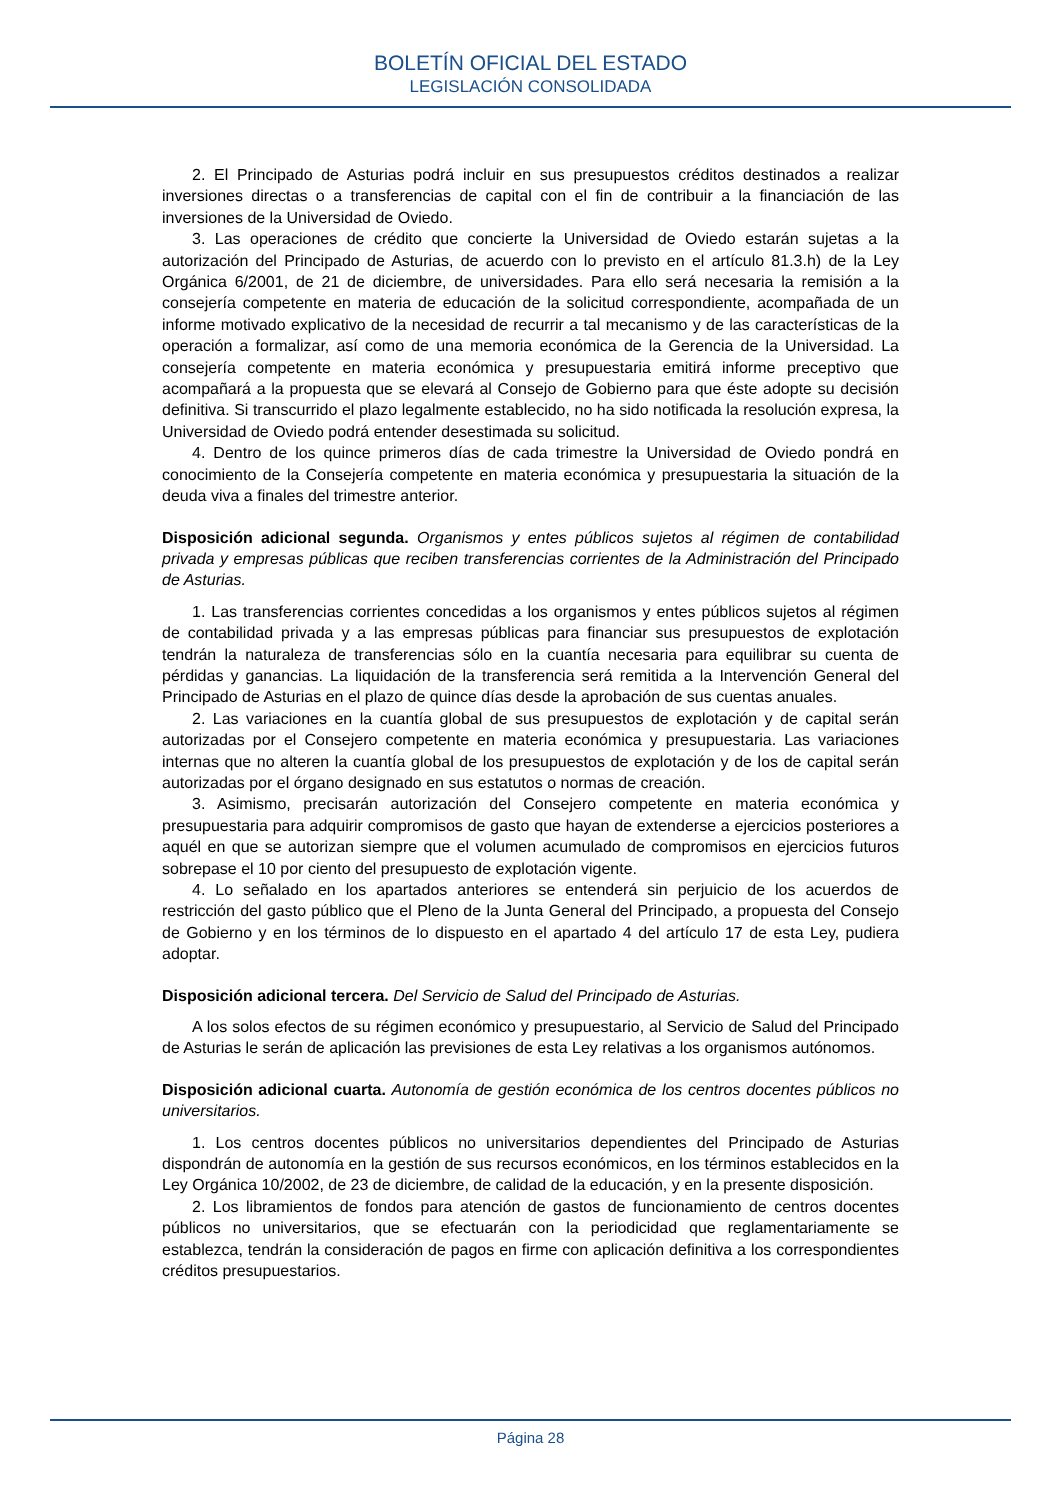BOLETÍN OFICIAL DEL ESTADO
LEGISLACIÓN CONSOLIDADA
2. El Principado de Asturias podrá incluir en sus presupuestos créditos destinados a realizar inversiones directas o a transferencias de capital con el fin de contribuir a la financiación de las inversiones de la Universidad de Oviedo.
3. Las operaciones de crédito que concierte la Universidad de Oviedo estarán sujetas a la autorización del Principado de Asturias, de acuerdo con lo previsto en el artículo 81.3.h) de la Ley Orgánica 6/2001, de 21 de diciembre, de universidades. Para ello será necesaria la remisión a la consejería competente en materia de educación de la solicitud correspondiente, acompañada de un informe motivado explicativo de la necesidad de recurrir a tal mecanismo y de las características de la operación a formalizar, así como de una memoria económica de la Gerencia de la Universidad. La consejería competente en materia económica y presupuestaria emitirá informe preceptivo que acompañará a la propuesta que se elevará al Consejo de Gobierno para que éste adopte su decisión definitiva. Si transcurrido el plazo legalmente establecido, no ha sido notificada la resolución expresa, la Universidad de Oviedo podrá entender desestimada su solicitud.
4. Dentro de los quince primeros días de cada trimestre la Universidad de Oviedo pondrá en conocimiento de la Consejería competente en materia económica y presupuestaria la situación de la deuda viva a finales del trimestre anterior.
Disposición adicional segunda. Organismos y entes públicos sujetos al régimen de contabilidad privada y empresas públicas que reciben transferencias corrientes de la Administración del Principado de Asturias.
1. Las transferencias corrientes concedidas a los organismos y entes públicos sujetos al régimen de contabilidad privada y a las empresas públicas para financiar sus presupuestos de explotación tendrán la naturaleza de transferencias sólo en la cuantía necesaria para equilibrar su cuenta de pérdidas y ganancias. La liquidación de la transferencia será remitida a la Intervención General del Principado de Asturias en el plazo de quince días desde la aprobación de sus cuentas anuales.
2. Las variaciones en la cuantía global de sus presupuestos de explotación y de capital serán autorizadas por el Consejero competente en materia económica y presupuestaria. Las variaciones internas que no alteren la cuantía global de los presupuestos de explotación y de los de capital serán autorizadas por el órgano designado en sus estatutos o normas de creación.
3. Asimismo, precisarán autorización del Consejero competente en materia económica y presupuestaria para adquirir compromisos de gasto que hayan de extenderse a ejercicios posteriores a aquél en que se autorizan siempre que el volumen acumulado de compromisos en ejercicios futuros sobrepase el 10 por ciento del presupuesto de explotación vigente.
4. Lo señalado en los apartados anteriores se entenderá sin perjuicio de los acuerdos de restricción del gasto público que el Pleno de la Junta General del Principado, a propuesta del Consejo de Gobierno y en los términos de lo dispuesto en el apartado 4 del artículo 17 de esta Ley, pudiera adoptar.
Disposición adicional tercera. Del Servicio de Salud del Principado de Asturias.
A los solos efectos de su régimen económico y presupuestario, al Servicio de Salud del Principado de Asturias le serán de aplicación las previsiones de esta Ley relativas a los organismos autónomos.
Disposición adicional cuarta. Autonomía de gestión económica de los centros docentes públicos no universitarios.
1. Los centros docentes públicos no universitarios dependientes del Principado de Asturias dispondrán de autonomía en la gestión de sus recursos económicos, en los términos establecidos en la Ley Orgánica 10/2002, de 23 de diciembre, de calidad de la educación, y en la presente disposición.
2. Los libramientos de fondos para atención de gastos de funcionamiento de centros docentes públicos no universitarios, que se efectuarán con la periodicidad que reglamentariamente se establezca, tendrán la consideración de pagos en firme con aplicación definitiva a los correspondientes créditos presupuestarios.
Página 28